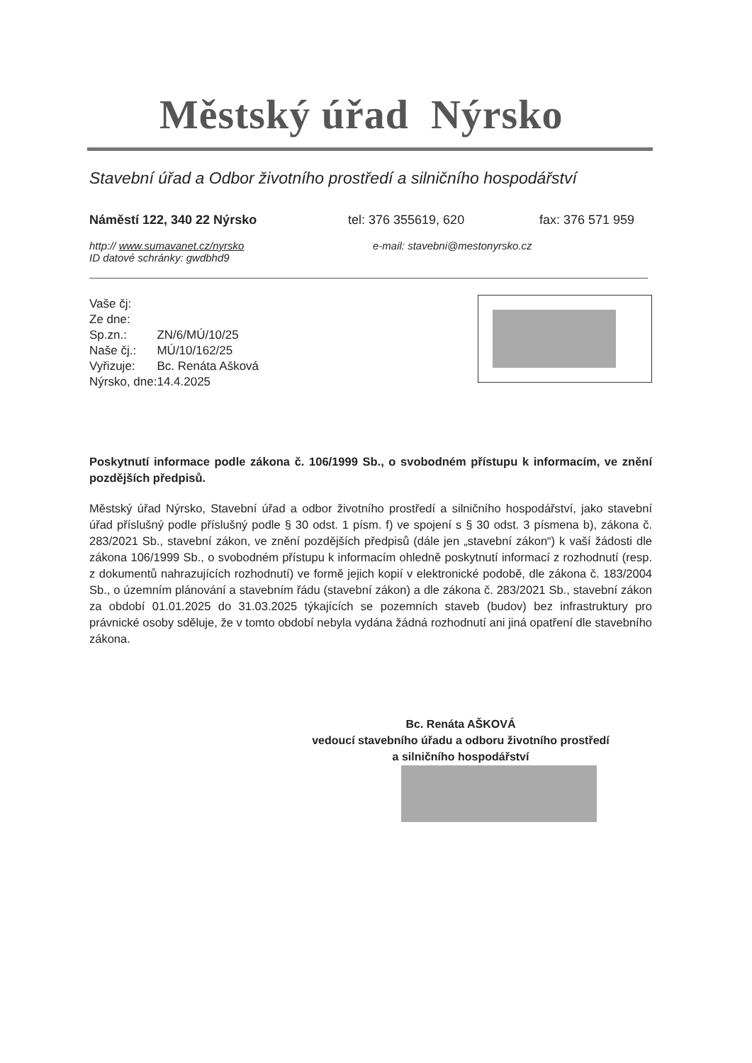Městský úřad Nýrsko
Stavební úřad a Odbor životního prostředí a silničního hospodářství
Náměstí 122, 340 22 Nýrsko tel: 376 355619, 620 fax: 376 571 959
http:// www.sumavanet.cz/nyrsko e-mail: stavebni@mestonyrsko.cz
ID datové schránky: gwdbhd9
| Vaše čj: | |
| Ze dne: | |
| Sp.zn.: | ZN/6/MÚ/10/25 |
| Naše čj.: | MÚ/10/162/25 |
| Vyřizuje: | Bc. Renáta Ašková |
| Nýrsko, dne: | 14.4.2025 |
Poskytnutí informace podle zákona č. 106/1999 Sb., o svobodném přístupu k informacím, ve znění pozdějších předpisů.
Městský úřad Nýrsko, Stavební úřad a odbor životního prostředí a silničního hospodářství, jako stavební úřad příslušný podle příslušný podle § 30 odst. 1 písm. f) ve spojení s § 30 odst. 3 písmena b), zákona č. 283/2021 Sb., stavební zákon, ve znění pozdějších předpisů (dále jen „stavební zákon“) k vaší žádosti dle zákona 106/1999 Sb., o svobodném přístupu k informacím ohledně poskytnutí informací z rozhodnutí (resp. z dokumentů nahrazujících rozhodnutí) ve formě jejich kopií v elektronické podobě, dle zákona č. 183/2004 Sb., o územním plánování a stavebním řádu (stavební zákon) a dle zákona č. 283/2021 Sb., stavební zákon za období 01.01.2025 do 31.03.2025 týkajících se pozemních staveb (budov) bez infrastruktury pro právnické osoby sděluje, že v tomto období nebyla vydána žádná rozhodnutí ani jiná opatření dle stavebního zákona.
Bc. Renáta AŠKOVÁ
vedoucí stavebního úřadu a odboru životního prostředí
a silničního hospodářství